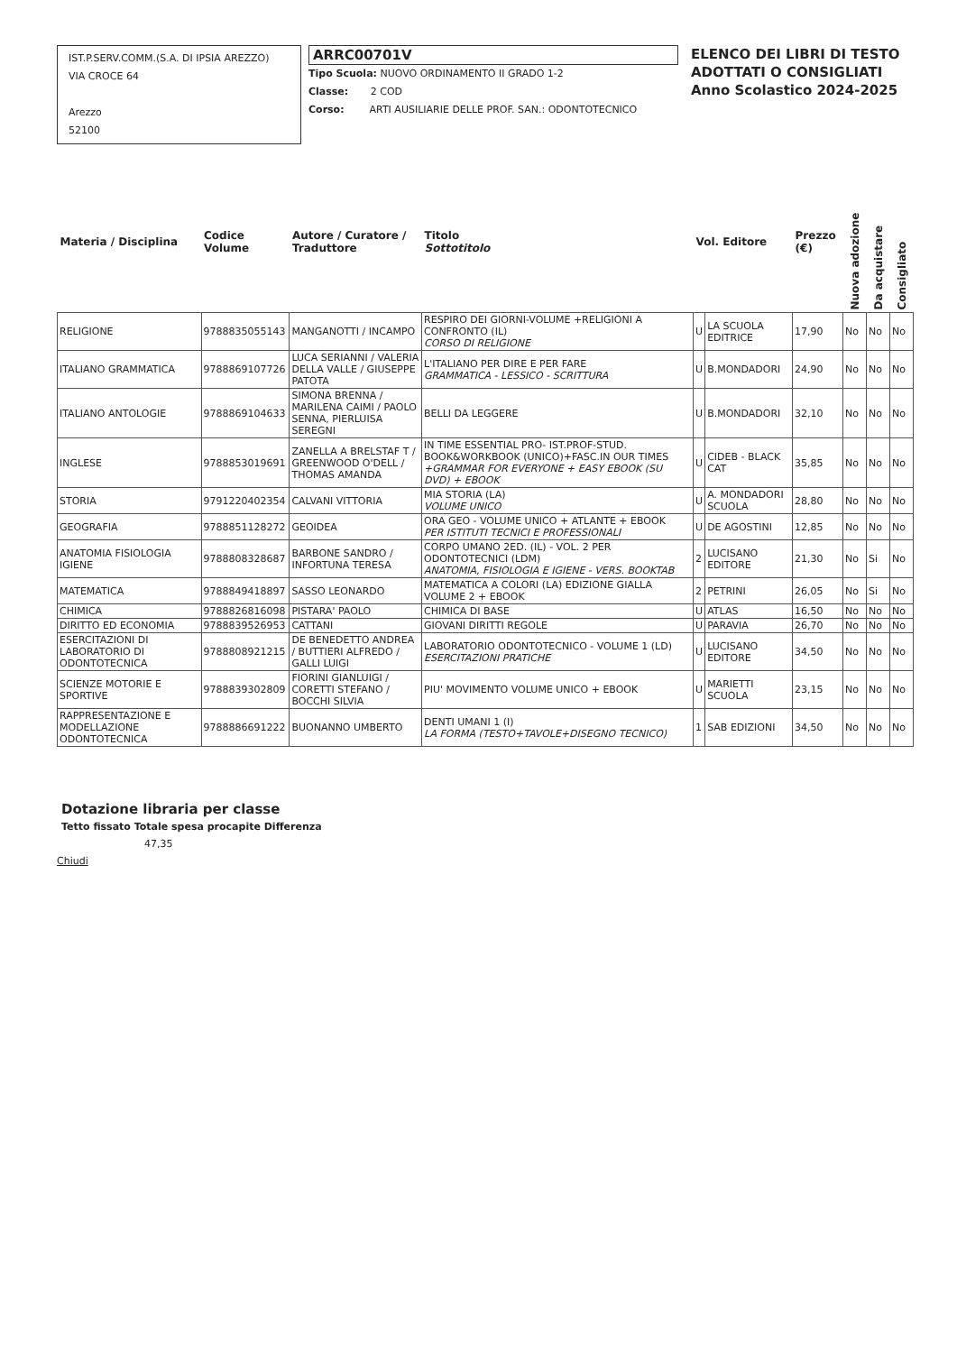IST.P.SERV.COMM.(S.A. DI IPSIA AREZZO)
VIA CROCE 64
Arezzo
52100
ARRC00701V
Tipo Scuola: NUOVO ORDINAMENTO II GRADO 1-2
Classe: 2 COD
Corso: ARTI AUSILIARIE DELLE PROF. SAN.: ODONTOTECNICO
ELENCO DEI LIBRI DI TESTO
ADOTTATI O CONSIGLIATI
Anno Scolastico 2024-2025
| Materia / Disciplina | Codice Volume | Autore / Curatore / Traduttore | Titolo Sottotitolo | Vol. Editore | | Prezzo (€) | Nuova adozione | Da acquistare | Consigliato |
| --- | --- | --- | --- | --- | --- | --- | --- | --- | --- |
| RELIGIONE | 9788835055143 | MANGANOTTI / INCAMPO | RESPIRO DEI GIORNI-VOLUME +RELIGIONI A CONFRONTO (IL) CORSO DI RELIGIONE | U | LA SCUOLA EDITRICE | 17,90 | No | No | No |
| ITALIANO GRAMMATICA | 9788869107726 | LUCA SERIANNI / VALERIA DELLA VALLE / GIUSEPPE PATOTA | L'ITALIANO PER DIRE E PER FARE GRAMMATICA - LESSICO - SCRITTURA | U | B.MONDADORI | 24,90 | No | No | No |
| ITALIANO ANTOLOGIE | 9788869104633 | SIMONA BRENNA / MARILENA CAIMI / PAOLO SENNA, PIERLUISA SEREGNI | BELLI DA LEGGERE | U | B.MONDADORI | 32,10 | No | No | No |
| INGLESE | 9788853019691 | ZANELLA A BRELSTAF T / GREENWOOD O'DELL / THOMAS AMANDA | IN TIME ESSENTIAL PRO- IST.PROF-STUD. BOOK&WORKBOOK (UNICO)+FASC.IN OUR TIMES +GRAMMAR FOR EVERYONE + EASY EBOOK (SU DVD) + EBOOK | U | CIDEB - BLACK CAT | 35,85 | No | No | No |
| STORIA | 9791220402354 | CALVANI VITTORIA | MIA STORIA (LA) VOLUME UNICO | U | A. MONDADORI SCUOLA | 28,80 | No | No | No |
| GEOGRAFIA | 9788851128272 | GEOIDEA | ORA GEO - VOLUME UNICO + ATLANTE + EBOOK PER ISTITUTI TECNICI E PROFESSIONALI | U | DE AGOSTINI | 12,85 | No | No | No |
| ANATOMIA FISIOLOGIA IGIENE | 9788808328687 | BARBONE SANDRO / INFORTUNA TERESA | CORPO UMANO 2ED. (IL) - VOL. 2 PER ODONTOTECNICI (LDM) ANATOMIA, FISIOLOGIA E IGIENE - VERS. BOOKTAB | 2 | LUCISANO EDITORE | 21,30 | No | Si | No |
| MATEMATICA | 9788849418897 | SASSO LEONARDO | MATEMATICA A COLORI (LA) EDIZIONE GIALLA VOLUME 2 + EBOOK | 2 | PETRINI | 26,05 | No | Si | No |
| CHIMICA | 9788826816098 | PISTARA' PAOLO | CHIMICA DI BASE | U | ATLAS | 16,50 | No | No | No |
| DIRITTO ED ECONOMIA | 9788839526953 | CATTANI | GIOVANI DIRITTI REGOLE | U | PARAVIA | 26,70 | No | No | No |
| ESERCITAZIONI DI LABORATORIO DI ODONTOTECNICA | 9788808921215 | DE BENEDETTO ANDREA / BUTTIERI ALFREDO / GALLI LUIGI | LABORATORIO ODONTOTECNICO - VOLUME 1 (LD) ESERCITAZIONI PRATICHE | U | LUCISANO EDITORE | 34,50 | No | No | No |
| SCIENZE MOTORIE E SPORTIVE | 9788839302809 | FIORINI GIANLUIGI / CORETTI STEFANO / BOCCHI SILVIA | PIU' MOVIMENTO VOLUME UNICO + EBOOK | U | MARIETTI SCUOLA | 23,15 | No | No | No |
| RAPPRESENTAZIONE E MODELLAZIONE ODONTOTECNICA | 9788886691222 | BUONANNO UMBERTO | DENTI UMANI 1 (I) LA FORMA (TESTO+TAVOLE+DISEGNO TECNICO) | 1 | SAB EDIZIONI | 34,50 | No | No | No |
Dotazione libraria per classe
Tetto fissato Totale spesa procapite Differenza
47,35
Chiudi